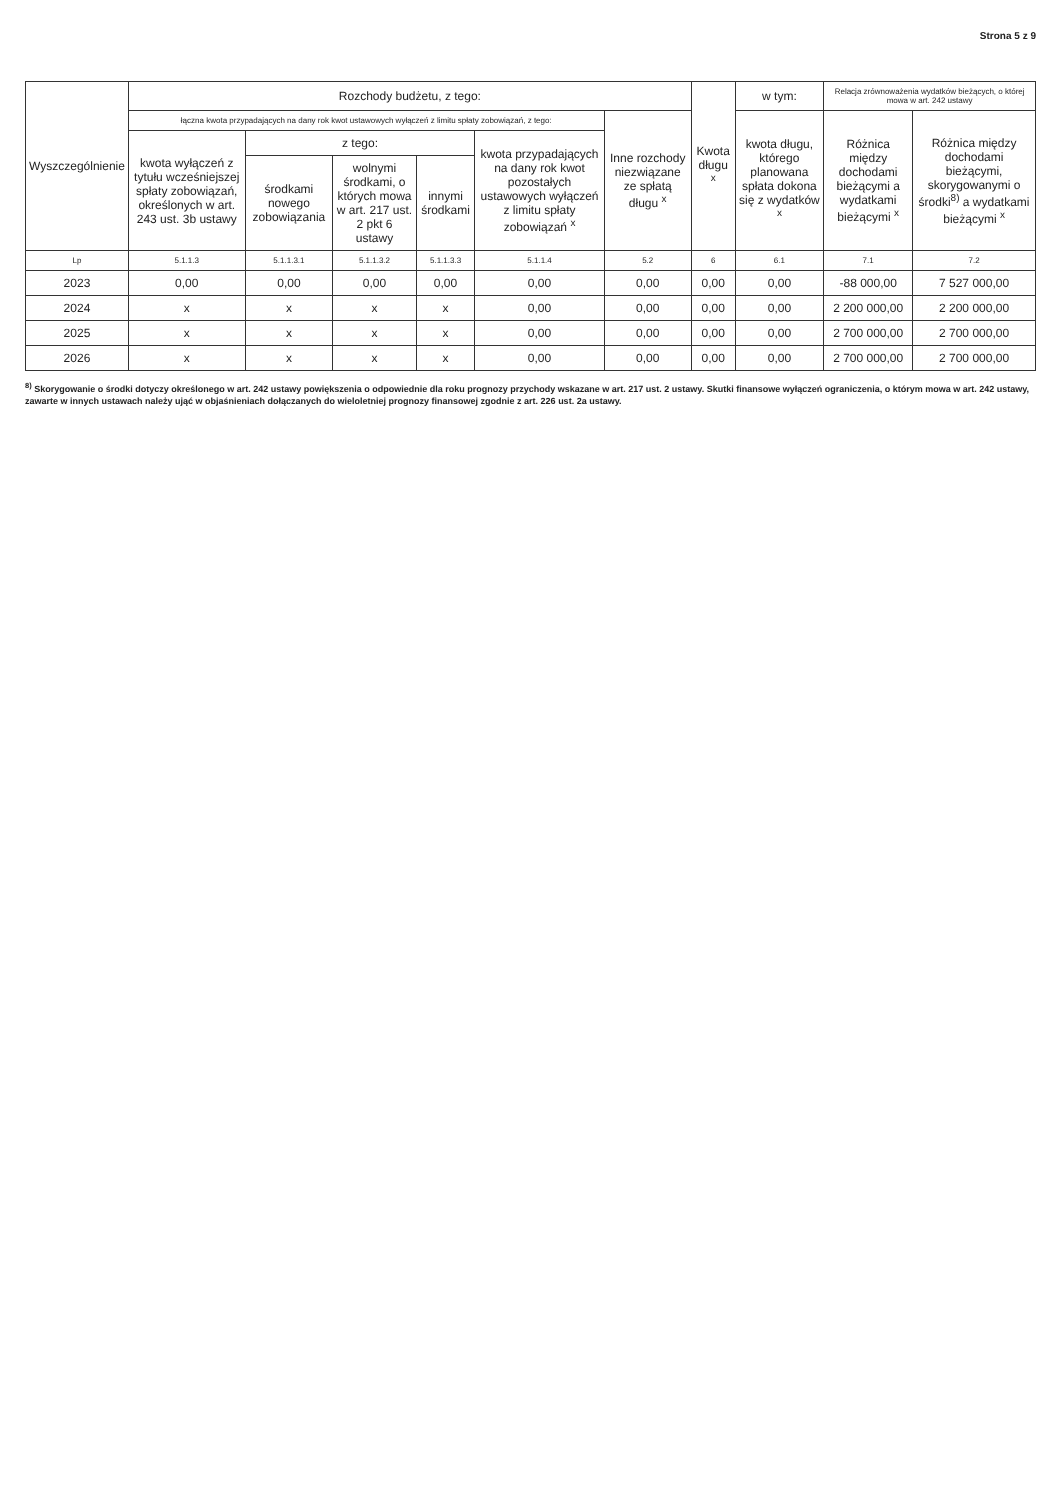Strona 5 z 9
| Wyszczególnienie | Rozchody budżetu, z tego: | | | | | | Kwota długu <sup>x</sup> | w tym: | Relacja zrównoważenia wydatków bieżących, o której mowa w art. 242 ustawy | |
| --- | --- | --- | --- | --- | --- | --- | --- | --- | --- | --- |
| | łączna kwota przypadających na dany rok kwot ustawowych wyłączeń z limitu spłaty zobowiązań, z tego: | | | | | Inne rozchody niezwiązane ze spłatą długu <sup>x</sup> | | kwota długu, którego planowana spłata dokona się z wydatków <sup>x</sup> | Różnica między dochodami bieżącymi a wydatkami bieżącymi <sup>x</sup> | Różnica między dochodami bieżącymi, skorygowanymi o środki<sup>8)</sup> a wydatkami bieżącymi <sup>x</sup> |
| | kwota wyłączeń z tytułu wcześniejszej spłaty zobowiązań, określonych w art. 243 ust. 3b ustawy | z tego: | | | kwota przypadających na dany rok kwot pozostałych ustawowych wyłączeń z limitu spłaty zobowiązań <sup>x</sup> | | | | | |
| | | środkami nowego zobowiązania | wolnymi środkami, o których mowa w art. 217 ust. 2 pkt 6 ustawy | innymi środkami | | | | | | |
| Lp | 5.1.1.3 | 5.1.1.3.1 | 5.1.1.3.2 | 5.1.1.3.3 | 5.1.1.4 | 5.2 | 6 | 6.1 | 7.1 | 7.2 |
| 2023 | 0,00 | 0,00 | 0,00 | 0,00 | 0,00 | 0,00 | 0,00 | 0,00 | -88 000,00 | 7 527 000,00 |
| 2024 | x | x | x | x | 0,00 | 0,00 | 0,00 | 0,00 | 2 200 000,00 | 2 200 000,00 |
| 2025 | x | x | x | x | 0,00 | 0,00 | 0,00 | 0,00 | 2 700 000,00 | 2 700 000,00 |
| 2026 | x | x | x | x | 0,00 | 0,00 | 0,00 | 0,00 | 2 700 000,00 | 2 700 000,00 |
<sup>8)</sup> Skorygowanie o środki dotyczy określonego w art. 242 ustawy powiększenia o odpowiednie dla roku prognozy przychody wskazane w art. 217 ust. 2 ustawy. Skutki finansowe wyłączeń ograniczenia, o którym mowa w art. 242 ustawy, zawarte w innych ustawach należy ująć w objaśnieniach dołączanych do wieloletniej prognozy finansowej zgodnie z art. 226 ust. 2a ustawy.